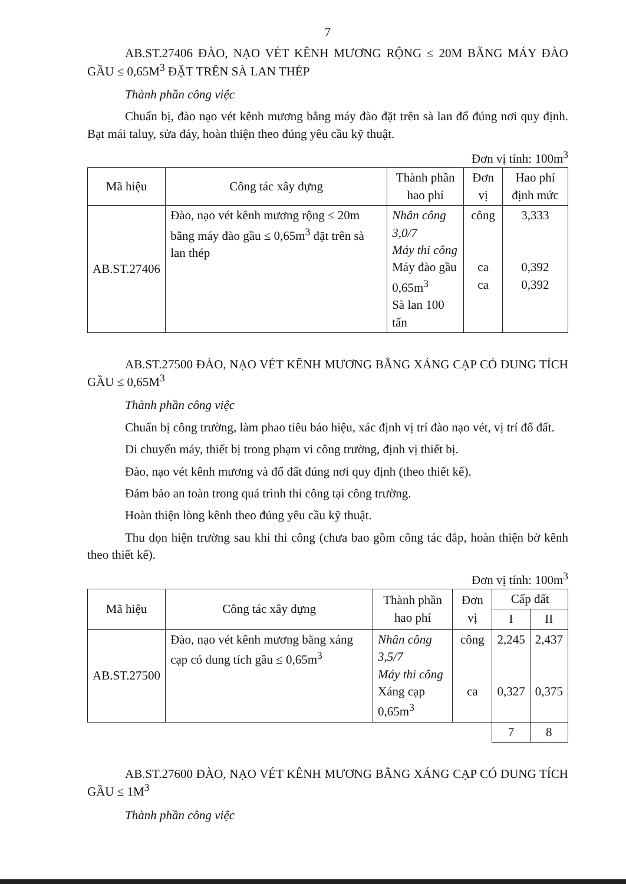7
AB.ST.27406 ĐÀO, NẠO VÉT KÊNH MƯƠNG RỘNG ≤ 20M BẰNG MÁY ĐÀO GẦU ≤ 0,65M<sup>3</sup> ĐẶT TRÊN SÀ LAN THÉP
Thành phần công việc
Chuẩn bị, đào nạo vét kênh mương bằng máy đào đặt trên sà lan đổ đúng nơi quy định. Bạt mái taluy, sửa đáy, hoàn thiện theo đúng yêu cầu kỹ thuật.
Đơn vị tính: 100m<sup>3</sup>
| Mã hiệu | Công tác xây dựng | Thành phần hao phí | Đơn vị | Hao phí định mức |
| --- | --- | --- | --- | --- |
| AB.ST.27406 | Đào, nạo vét kênh mương rộng ≤ 20m bằng máy đào gầu ≤ 0,65m<sup>3</sup> đặt trên sà lan thép | Nhân công 3,0/7 Máy thi công Máy đào gầu 0,65m<sup>3</sup> Sà lan 100 tấn | công ca ca | 3,333 0,392 0,392 |
AB.ST.27500 ĐÀO, NẠO VÉT KÊNH MƯƠNG BẰNG XÁNG CẠP CÓ DUNG TÍCH GẦU ≤ 0,65M<sup>3</sup>
Thành phần công việc
Chuẩn bị công trường, làm phao tiêu báo hiệu, xác định vị trí đào nạo vét, vị trí đổ đất.
Di chuyển máy, thiết bị trong phạm vi công trường, định vị thiết bị.
Đào, nạo vét kênh mương và đổ đất đúng nơi quy định (theo thiết kế).
Đảm bảo an toàn trong quá trình thi công tại công trường.
Hoàn thiện lòng kênh theo đúng yêu cầu kỹ thuật.
Thu dọn hiện trường sau khi thi công (chưa bao gồm công tác đắp, hoàn thiện bờ kênh theo thiết kế).
Đơn vị tính: 100m<sup>3</sup>
| Mã hiệu | Công tác xây dựng | Thành phần hao phí | Đơn vị | Cấp đất | |
| --- | --- | --- | --- | --- | --- |
| | | | | I | II |
| AB.ST.27500 | Đào, nạo vét kênh mương bằng xáng cạp có dung tích gầu ≤ 0,65m<sup>3</sup> | Nhân công 3,5/7 Máy thi công Xáng cạp 0,65m<sup>3</sup> | công ca | 2,245 0,327 | 2,437 0,375 |
| | | | | 7 | 8 |
AB.ST.27600 ĐÀO, NẠO VÉT KÊNH MƯƠNG BẰNG XÁNG CẠP CÓ DUNG TÍCH GẦU ≤ 1M<sup>3</sup>
Thành phần công việc